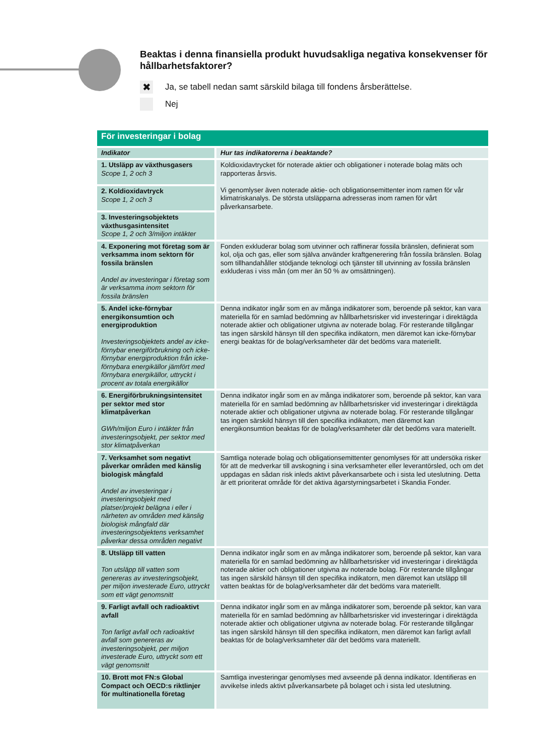Beaktas i denna finansiella produkt huvudsakliga negativa konsekvenser för hållbarhetsfaktorer?
✖
Ja, se tabell nedan samt särskild bilaga till fondens årsberättelse.
Nej
| För investeringar i bolag | |
| --- | --- |
| Indikator | Hur tas indikatorerna i beaktande? |
| 1. Utsläpp av växthusgasers Scope 1, 2 och 3 | Koldioxidavtrycket för noterade aktier och obligationer i noterade bolag mäts och rapporteras årsvis. Vi genomlyser även noterade aktie- och obligationsemittenter inom ramen för vår klimatriskanalys. De största utsläpparna adresseras inom ramen för vårt påverkansarbete. |
| 2. Koldioxidavtryck Scope 1, 2 och 3 | |
| 3. Investeringsobjektets växthusgasintensitet Scope 1, 2 och 3/miljon intäkter | |
| 4. Exponering mot företag som är verksamma inom sektorn för fossila bränslen Andel av investeringar i företag som är verksamma inom sektorn för fossila bränslen | Fonden exkluderar bolag som utvinner och raffinerar fossila bränslen, definierat som kol, olja och gas, eller som själva använder kraftgenerering från fossila bränslen. Bolag som tillhandahåller stödjande teknologi och tjänster till utvinning av fossila bränslen exkluderas i viss mån (om mer än 50 % av omsättningen). |
| 5. Andel icke-förnybar energikonsumtion och energiproduktion Investeringsobjektets andel av icke-förnybar energiförbrukning och icke-förnybar energiproduktion från icke-förnybara energikällor jämfört med förnybara energikällor, uttryckt i procent av totala energikällor | Denna indikator ingår som en av många indikatorer som, beroende på sektor, kan vara materiella för en samlad bedömning av hållbarhetsrisker vid investeringar i direktägda noterade aktier och obligationer utgivna av noterade bolag. För resterande tillgångar tas ingen särskild hänsyn till den specifika indikatorn, men däremot kan icke-förnybar energi beaktas för de bolag/verksamheter där det bedöms vara materiellt. |
| 6. Energiförbrukningsintensitet per sektor med stor klimatpåverkan GWh/miljon Euro i intäkter från investeringsobjekt, per sektor med stor klimatpåverkan | Denna indikator ingår som en av många indikatorer som, beroende på sektor, kan vara materiella för en samlad bedömning av hållbarhetsrisker vid investeringar i direktägda noterade aktier och obligationer utgivna av noterade bolag. För resterande tillgångar tas ingen särskild hänsyn till den specifika indikatorn, men däremot kan energikonsumtion beaktas för de bolag/verksamheter där det bedöms vara materiellt. |
| 7. Verksamhet som negativt påverkar områden med känslig biologisk mångfald Andel av investeringar i investeringsobjekt med platser/projekt belägna i eller i närheten av områden med känslig biologisk mångfald där investeringsobjektens verksamhet påverkar dessa områden negativt | Samtliga noterade bolag och obligationsemittenter genomlyses för att undersöka risker för att de medverkar till avskogning i sina verksamheter eller leverantörsled, och om det uppdagas en sådan risk inleds aktivt påverkansarbete och i sista led uteslutning. Detta är ett prioriterat område för det aktiva ägarstyrningsarbetet i Skandia Fonder. |
| 8. Utsläpp till vatten Ton utsläpp till vatten som genereras av investeringsobjekt, per miljon investerade Euro, uttryckt som ett vägt genomsnitt | Denna indikator ingår som en av många indikatorer som, beroende på sektor, kan vara materiella för en samlad bedömning av hållbarhetsrisker vid investeringar i direktägda noterade aktier och obligationer utgivna av noterade bolag. För resterande tillgångar tas ingen särskild hänsyn till den specifika indikatorn, men däremot kan utsläpp till vatten beaktas för de bolag/verksamheter där det bedöms vara materiellt. |
| 9. Farligt avfall och radioaktivt avfall Ton farligt avfall och radioaktivt avfall som genereras av investeringsobjekt, per miljon investerade Euro, uttryckt som ett vägt genomsnitt | Denna indikator ingår som en av många indikatorer som, beroende på sektor, kan vara materiella för en samlad bedömning av hållbarhetsrisker vid investeringar i direktägda noterade aktier och obligationer utgivna av noterade bolag. För resterande tillgångar tas ingen särskild hänsyn till den specifika indikatorn, men däremot kan farligt avfall beaktas för de bolag/verksamheter där det bedöms vara materiellt. |
| 10. Brott mot FN:s Global Compact och OECD:s riktlinjer för multinationella företag | Samtliga investeringar genomlyses med avseende på denna indikator. Identifieras en avvikelse inleds aktivt påverkansarbete på bolaget och i sista led uteslutning. |